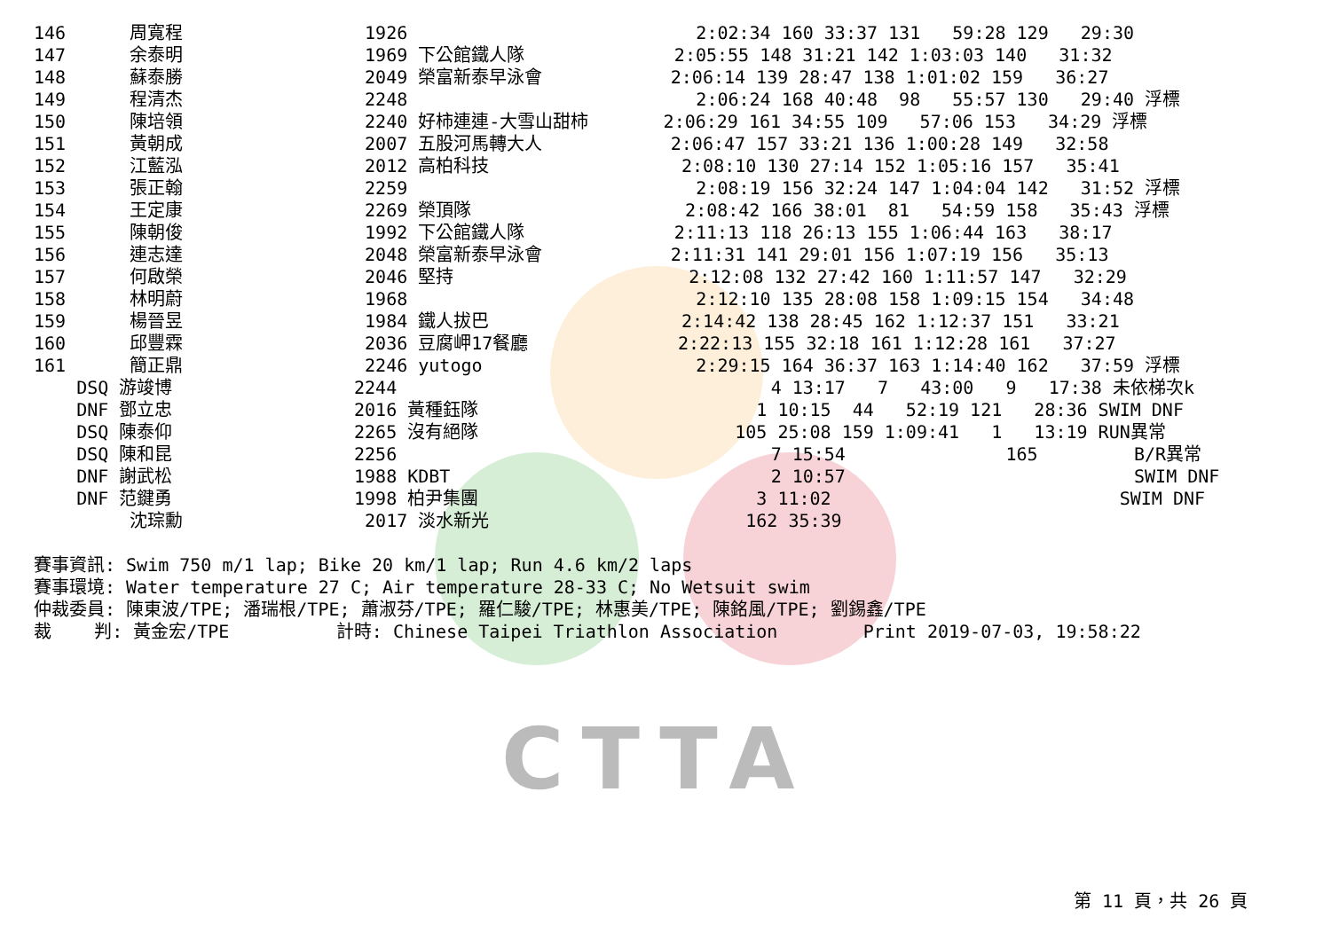146      周寬程                 1926                           2:02:34 160 33:37 131   59:28 129   29:30
147      余泰明                 1969 下公館鐵人隊              2:05:55 148 31:21 142 1:03:03 140   31:32
148      蘇泰勝                 2049 榮富新泰早泳會            2:06:14 139 28:47 138 1:01:02 159   36:27
149      程清杰                 2248                           2:06:24 168 40:48  98   55:57 130   29:40 浮標
150      陳培領                 2240 好柿連連-大雪山甜柿       2:06:29 161 34:55 109   57:06 153   34:29 浮標
151      黃朝成                 2007 五股河馬轉大人            2:06:47 157 33:21 136 1:00:28 149   32:58
152      江藍泓                 2012 高柏科技                  2:08:10 130 27:14 152 1:05:16 157   35:41
153      張正翰                 2259                           2:08:19 156 32:24 147 1:04:04 142   31:52 浮標
154      王定康                 2269 榮頂隊                    2:08:42 166 38:01  81   54:59 158   35:43 浮標
155      陳朝俊                 1992 下公館鐵人隊              2:11:13 118 26:13 155 1:06:44 163   38:17
156      連志達                 2048 榮富新泰早泳會            2:11:31 141 29:01 156 1:07:19 156   35:13
157      何啟榮                 2046 堅持                      2:12:08 132 27:42 160 1:11:57 147   32:29
158      林明蔚                 1968                           2:12:10 135 28:08 158 1:09:15 154   34:48
159      楊晉昱                 1984 鐵人拔巴                  2:14:42 138 28:45 162 1:12:37 151   33:21
160      邱豐霖                 2036 豆腐岬17餐廳              2:22:13 155 32:18 161 1:12:28 161   37:27
161      簡正鼎                 2246 yutogo                    2:29:15 164 36:37 163 1:14:40 162   37:59 浮標
    DSQ 游竣博                 2244                                   4 13:17   7   43:00   9   17:38 未依梯次k
    DNF 鄧立忠                 2016 黃種鈺隊                          1 10:15  44   52:19 121   28:36 SWIM DNF
    DSQ 陳泰仰                 2265 沒有絕隊                        105 25:08 159 1:09:41   1   13:19 RUN異常
    DSQ 陳和昆                 2256                                   7 15:54               165         B/R異常
    DNF 謝武松                 1988 KDBT                              2 10:57                           SWIM DNF
    DNF 范鍵勇                 1998 柏尹集團                          3 11:02                           SWIM DNF
         沈琮勳                 2017 淡水新光                        162 35:39

賽事資訊: Swim 750 m/1 lap; Bike 20 km/1 lap; Run 4.6 km/2 laps
賽事環境: Water temperature 27 C; Air temperature 28-33 C; No Wetsuit swim
仲裁委員: 陳東波/TPE; 潘瑞根/TPE; 蕭淑芬/TPE; 羅仁駿/TPE; 林惠美/TPE; 陳銘風/TPE; 劉錫鑫/TPE
裁    判: 黃金宏/TPE          計時: Chinese Taipei Triathlon Association        Print 2019-07-03, 19:58:22
CTTA
第 11 頁，共 26 頁